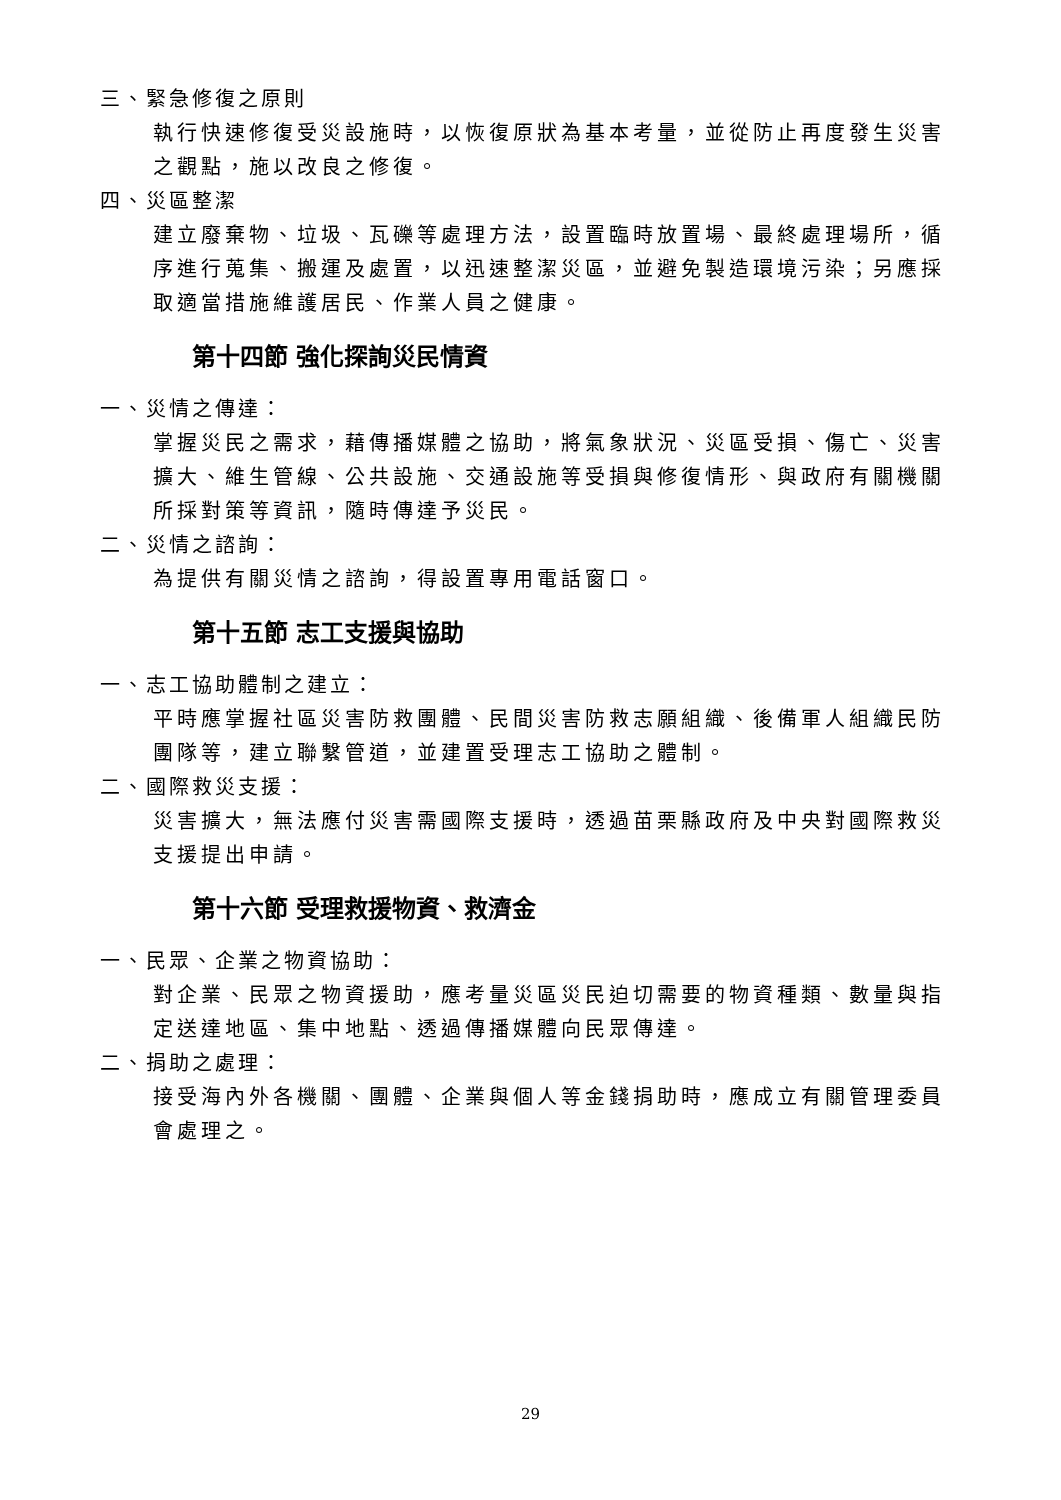三、緊急修復之原則
執行快速修復受災設施時，以恢復原狀為基本考量，並從防止再度發生災害之觀點，施以改良之修復。
四、災區整潔
建立廢棄物、垃圾、瓦礫等處理方法，設置臨時放置場、最終處理場所，循序進行蒐集、搬運及處置，以迅速整潔災區，並避免製造環境污染；另應採取適當措施維護居民、作業人員之健康。
第十四節 強化探詢災民情資
一、災情之傳達：
掌握災民之需求，藉傳播媒體之協助，將氣象狀況、災區受損、傷亡、災害擴大、維生管線、公共設施、交通設施等受損與修復情形、與政府有關機關所採對策等資訊，隨時傳達予災民。
二、災情之諮詢：
為提供有關災情之諮詢，得設置專用電話窗口。
第十五節 志工支援與協助
一、志工協助體制之建立：
平時應掌握社區災害防救團體、民間災害防救志願組織、後備軍人組織民防團隊等，建立聯繫管道，並建置受理志工協助之體制。
二、國際救災支援：
災害擴大，無法應付災害需國際支援時，透過苗栗縣政府及中央對國際救災支援提出申請。
第十六節 受理救援物資、救濟金
一、民眾、企業之物資協助：
對企業、民眾之物資援助，應考量災區災民迫切需要的物資種類、數量與指定送達地區、集中地點、透過傳播媒體向民眾傳達。
二、捐助之處理：
接受海內外各機關、團體、企業與個人等金錢捐助時，應成立有關管理委員會處理之。
29